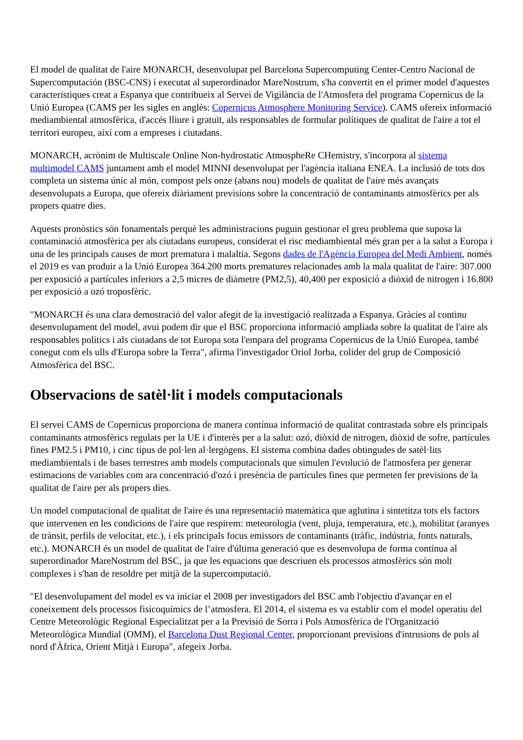El model de qualitat de l'aire MONARCH, desenvolupat pel Barcelona Supercomputing Center-Centro Nacional de Supercomputación (BSC-CNS) i executat al superordinador MareNostrum, s'ha convertit en el primer model d'aquestes característiques creat a Espanya que contribueix al Servei de Vigilància de l'Atmosfera del programa Copernicus de la Unió Europea (CAMS per les sigles en anglès: Copernicus Atmosphere Monitoring Service). CAMS ofereix informació mediambiental atmosfèrica, d'accés lliure i gratuït, als responsables de formular polítiques de qualitat de l'aire a tot el territori europeu, així com a empreses i ciutadans.
MONARCH, acrònim de Multiscale Online Non-hydrostatic AtmospheRe CHemistry, s'incorpora al sistema multimodel CAMS juntament amb el model MINNI desenvolupat per l'agència italiana ENEA. La inclusió de tots dos completa un sistema únic al món, compost pels onze (abans nou) models de qualitat de l'aire més avançats desenvolupats a Europa, que ofereix diàriament previsions sobre la concentració de contaminants atmosfèrics per als propers quatre dies.
Aquests pronòstics són fonamentals perquè les administracions puguin gestionar el greu problema que suposa la contaminació atmosfèrica per als ciutadans europeus, considerat el risc mediambiental més gran per a la salut a Europa i una de les principals causes de mort prematura i malaltia. Segons dades de l'Agència Europea del Medi Ambient, només el 2019 es van produir a la Unió Europea 364.200 morts prematures relacionades amb la mala qualitat de l'aire: 307.000 per exposició a partícules inferiors a 2,5 micres de diàmetre (PM2,5), 40,400 per exposició a diòxid de nitrogen i 16.800 per exposició a ozó troposfèric.
"MONARCH és una clara demostració del valor afegit de la investigació realitzada a Espanya. Gràcies al continu desenvolupament del model, avui podem dir que el BSC proporciona informació ampliada sobre la qualitat de l'aire als responsables polítics i als ciutadans de tot Europa sota l'empara del programa Copernicus de la Unió Europea, també conegut com els ulls d'Europa sobre la Terra", afirma l'investigador Oriol Jorba, colíder del grup de Composició Atmosfèrica del BSC.
Observacions de satèl·lit i models computacionals
El servei CAMS de Copernicus proporciona de manera contínua informació de qualitat contrastada sobre els principals contaminants atmosfèrics regulats per la UE i d'interès per a la salut: ozó, diòxid de nitrogen, diòxid de sofre, partícules fines PM2.5 i PM10, i cinc tipus de pol·len al·lergògens. El sistema combina dades obtingudes de satèl·lits mediambientals i de bases terrestres amb models computacionals que simulen l'evolució de l'atmosfera per generar estimacions de variables com ara concentració d'ozó i presència de partícules fines que permeten fer previsions de la qualitat de l'aire per als propers dies.
Un model computacional de qualitat de l'aire és una representació matemàtica que aglutina i sintetitza tots els factors que intervenen en les condicions de l'aire que respirem: meteorologia (vent, pluja, temperatura, etc.), mobilitat (aranyes de trànsit, perfils de velocitat, etc.), i els principals focus emissors de contaminants (tràfic, indústria, fonts naturals, etc.). MONARCH és un model de qualitat de l'aire d'última generació que es desenvolupa de forma contínua al superordinador MareNostrum del BSC, ja que les equacions que descriuen els processos atmosfèrics són molt complexes i s'han de resoldre per mitjà de la supercomputació.
"El desenvolupament del model es va iniciar el 2008 per investigadors del BSC amb l'objectiu d'avançar en el coneixement dels processos fisicoquímics de l’atmosfera. El 2014, el sistema es va establir com el model operatiu del Centre Meteorològic Regional Especialitzat per a la Previsió de Sorra i Pols Atmosfèrica de l'Organització Meteorològica Mundial (OMM), el Barcelona Dust Regional Center, proporcionant previsions d'intrusions de pols al nord d'Àfrica, Orient Mitjà i Europa", afegeix Jorba.